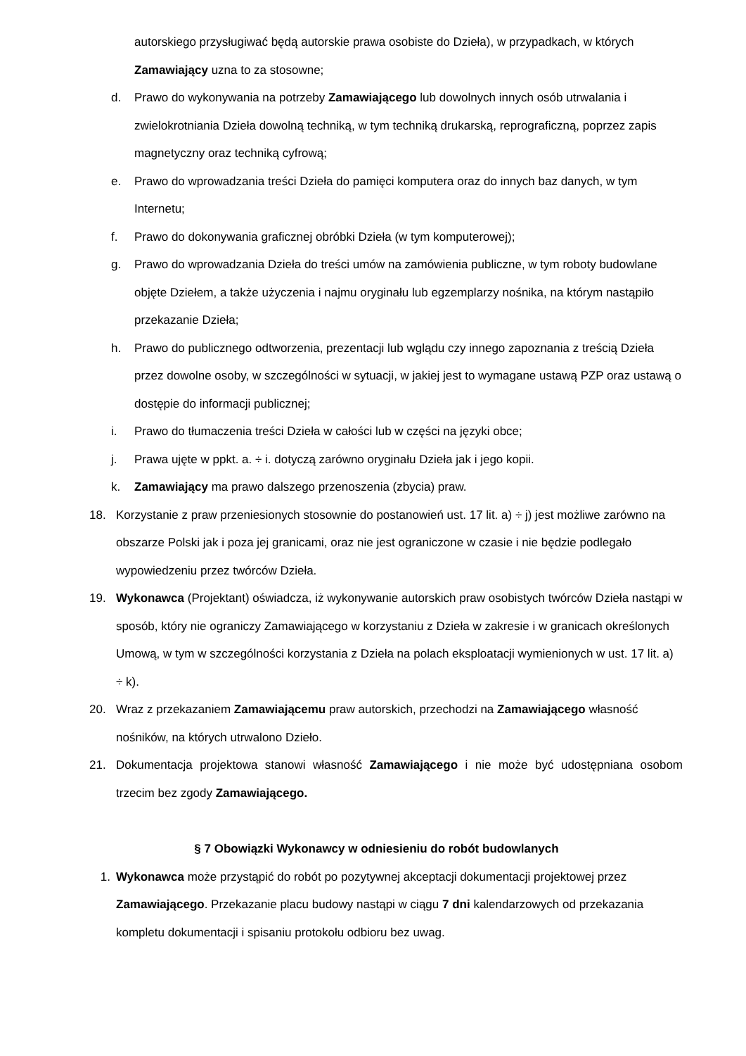autorskiego przysługiwać będą autorskie prawa osobiste do Dzieła), w przypadkach, w których Zamawiający uzna to za stosowne;
d. Prawo do wykonywania na potrzeby Zamawiającego lub dowolnych innych osób utrwalania i zwielokrotniania Dzieła dowolną techniką, w tym techniką drukarską, reprograficzną, poprzez zapis magnetyczny oraz techniką cyfrową;
e. Prawo do wprowadzania treści Dzieła do pamięci komputera oraz do innych baz danych, w tym Internetu;
f. Prawo do dokonywania graficznej obróbki Dzieła (w tym komputerowej);
g. Prawo do wprowadzania Dzieła do treści umów na zamówienia publiczne, w tym roboty budowlane objęte Dziełem, a także użyczenia i najmu oryginału lub egzemplarzy nośnika, na którym nastąpiło przekazanie Dzieła;
h. Prawo do publicznego odtworzenia, prezentacji lub wglądu czy innego zapoznania z treścią Dzieła przez dowolne osoby, w szczególności w sytuacji, w jakiej jest to wymagane ustawą PZP oraz ustawą o dostępie do informacji publicznej;
i. Prawo do tłumaczenia treści Dzieła w całości lub w części na języki obce;
j. Prawa ujęte w ppkt. a. ÷ i. dotyczą zarówno oryginału Dzieła jak i jego kopii.
k. Zamawiający ma prawo dalszego przenoszenia (zbycia) praw.
18. Korzystanie z praw przeniesionych stosownie do postanowień ust. 17 lit. a) ÷ j) jest możliwe zarówno na obszarze Polski jak i poza jej granicami, oraz nie jest ograniczone w czasie i nie będzie podlegało wypowiedzeniu przez twórców Dzieła.
19. Wykonawca (Projektant) oświadcza, iż wykonywanie autorskich praw osobistych twórców Dzieła nastąpi w sposób, który nie ograniczy Zamawiającego w korzystaniu z Dzieła w zakresie i w granicach określonych Umową, w tym w szczególności korzystania z Dzieła na polach eksploatacji wymienionych w ust. 17 lit. a) ÷ k).
20. Wraz z przekazaniem Zamawiającemu praw autorskich, przechodzi na Zamawiającego własność nośników, na których utrwalono Dzieło.
21. Dokumentacja projektowa stanowi własność Zamawiającego i nie może być udostępniana osobom trzecim bez zgody Zamawiającego.
§ 7 Obowiązki Wykonawcy w odniesieniu do robót budowlanych
1. Wykonawca może przystąpić do robót po pozytywnej akceptacji dokumentacji projektowej przez Zamawiającego. Przekazanie placu budowy nastąpi w ciągu 7 dni kalendarzowych od przekazania kompletu dokumentacji i spisaniu protokołu odbioru bez uwag.